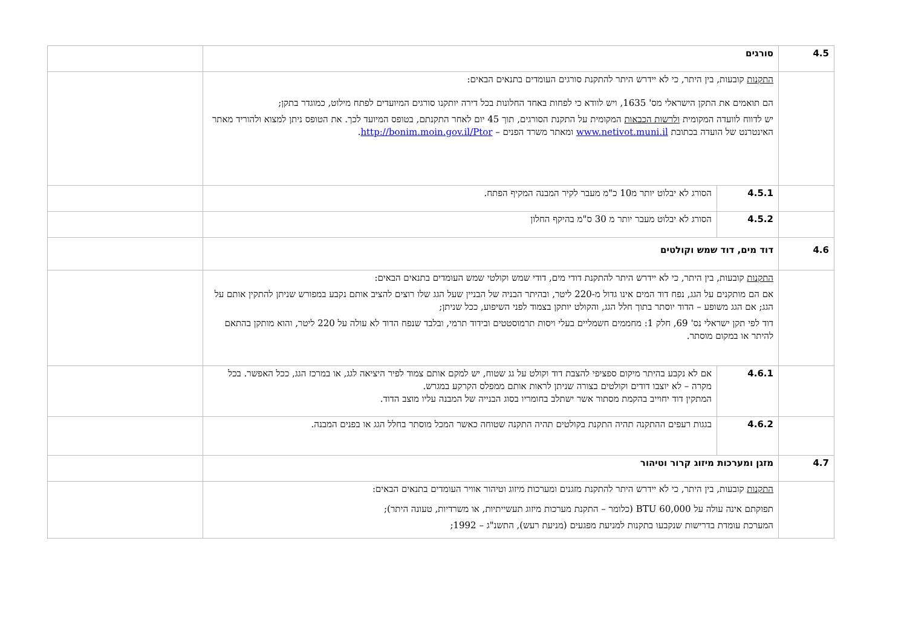| 4.5 | סורגים | | |
| | התקנות קובעות, בין היתר, כי לא יידרש היתר להתקנת סורגים העומדים בתנאים הבאים: הם תואמים את התקן הישראלי מס' 1635, ויש לוודא כי לפחות באחד החלונות בכל דירה יותקנו סורגים המיועדים לפתח מילוט, כמוגדר בתקן; יש לדווח לוועדה המקומית ולרשות הכבאות המקומית על התקנת הסורגים, תוך 45 יום לאחר התקנתם, בטופס המיועד לכך. את הטופס ניתן למצוא ולהוריד מאתר האינטרנט של הועדה בכתובת www.netivot.muni.il ומאתר משרד הפנים – http://bonim.moin.gov.il/Ptor . | | |
| | 4.5.1 | הסורג לא יבלוט יותר מ10 כ"מ מעבר לקיר המבנה המקיף הפתח. | |
| | 4.5.2 | הסורג לא יבלוט מעבר יותר מ 30 ס"מ בהיקף החלון | |
| 4.6 | דוד מים, דוד שמש וקולטים | | |
| | התקנות קובעות, בין היתר, כי לא יידרש היתר להתקנת דודי מים, דודי שמש וקולטי שמש העומדים בתנאים הבאים: אם הם מותקנים על הגג, נפח דוד המים אינו גדול מ-220 ליטר, ובהיתר הבניה של הבניין שעל הגג שלו רוצים להציב אותם נקבע במפורש שניתן להתקין אותם על הגג; אם הגג משופע – הדוד יוסתר בתוך חלל הגג, והקולט יותקן בצמוד לפני השיפוע, ככל שניתן; דוד לפי תקן ישראלי נס' 69, חלק 1: מחממים חשמליים בעלי ויסות תרמוסטטים ובידוד תרמי, ובלבד שנפח הדוד לא עולה על 220 ליטר, והוא מותקן בהתאם להיתר או במקום מוסתר. | | |
| | 4.6.1 | אם לא נקבע בהיתר מיקום ספציפי להצבת דוד וקולט על גג שטוח, יש למקם אותם צמוד לפיר היציאה לגג, או במרכז הגג, ככל האפשר. בכל מקרה – לא יוצבו דודים וקולטים בצורה שניתן לראות אותם ממפלס הקרקע במגרש. המתקין דוד יחוייב בהקמת מסתור אשר ישתלב בחומריו בסוג הבנייה של המבנה עליו מוצב הדוד. | |
| | 4.6.2 | בגגות רעפים ההתקנה תהיה התקנת בקולטים תהיה התקנה שטוחה כאשר המכל מוסתר בחלל הגג או בפנים המבנה. | |
| 4.7 | מזגן ומערכות מיזוג קרור וטיהור | | |
| | התקנות קובעות, בין היתר, כי לא יידרש היתר להתקנת מזגנים ומערכות מיזוג וטיהור אוויר העומדים בתנאים הבאים: תפוקתם אינה עולה על 60,000 BTU (כלומר – התקנת מערכות מיזוג תעשייתיות, או משרדיות, טעונה היתר); המערכת עומדת בדרישות שנקבעו בתקנות למניעת מפגעים (מניעת רעש), התשנ"ג – 1992; | | |